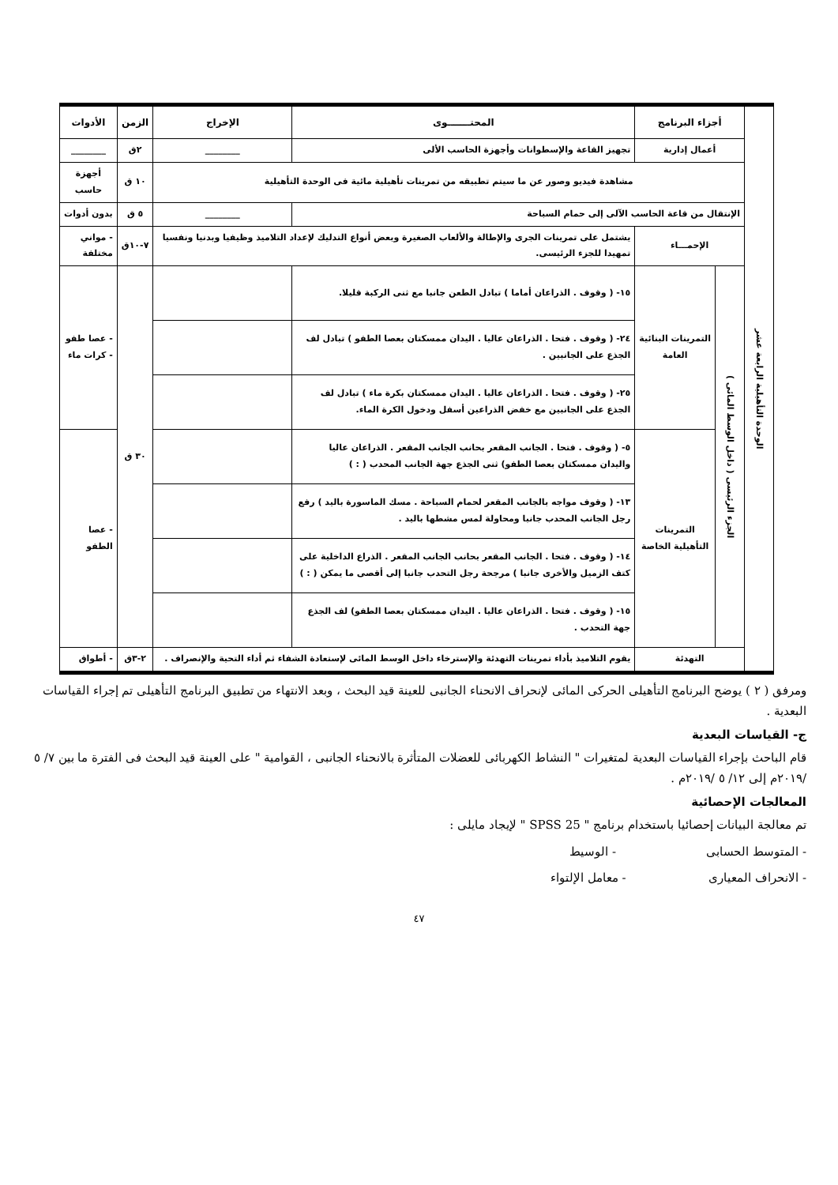| الوحدة التأهيلية الرابعة عشر | أجزاء البرنامج | | المحتـــــــوى | الإخراج | الزمن | الأدوات |
| | أعمال إدارية | | تجهيز القاعة والإسطوانات وأجهزة الحاسب الألى | ________ | ٢ق | ________ |
| | مشاهدة فيديو وصور عن ما سيتم تطبيقه من تمرينات تأهيلية مائية فى الوحدة التأهيلية | | | | ١٠ ق | أجهزة حاسب |
| | الإنتقال من قاعة الحاسب الآلى إلى حمام السباحة | | | ________ | ٥ ق | بدون أدوات |
| | الإحمـــاء | | يشتمل على تمرينات الجرى والإطالة والألعاب الصغيرة وبعض أنواع التدليك لإعداد التلاميذ وظيفيا وبدنيا ونفسيا تمهيدا للجزء الرئيسى. | | ٧-١٠ق | - مواني مختلفة |
| | الجزء الرئيسى ( داخل الوسط المائى ) | التمرينات البنائية العامة | ١٥- ( وقوف . الذراعان أماما ) تبادل الطعن جانبا مع ثنى الركبة قليلا. | | ٣٠ ق | - عصا طفو - كرات ماء |
| | | | ٢٤- ( وقوف . فتحا . الذراعان عاليا . اليدان ممسكتان بعصا الطفو ) تبادل لف الجذع على الجانبين . | | | |
| | | | ٢٥- ( وقوف . فتحا . الذراعان عاليا . اليدان ممسكتان بكرة ماء ) تبادل لف الجذع على الجانبين مع خفض الذراعين أسفل ودخول الكرة الماء. | | | |
| | | التمرينات التأهيلية الخاصة | ٥- ( وقوف . فتحا . الجانب المقعر بحانب الجانب المقعر . الذراعان عاليا واليدان ممسكتان بعصا الطفو) ثنى الجذع جهة الجانب المحدب ( : ) | | | - عصا الطفو |
| | | | ١٣- ( وقوف مواجه بالجانب المقعر لحمام السباحة . مسك الماسورة باليد ) رفع رجل الجانب المحدب جانبا ومحاولة لمس مشطها باليد . | | | |
| | | | ١٤- ( وقوف . فتحا . الجانب المقعر بحانب الجانب المقعر . الذراع الداخلية على كتف الزميل والأخرى جانبا ) مرجحة رجل التحدب جانبا إلى أقصى ما يمكن ( : ) | | | |
| | | | ١٥- ( وقوف . فتحا . الذراعان عاليا . اليدان ممسكتان بعصا الطفو) لف الجذع جهة التحدب . | | | |
| | التهدئة | | يقوم التلاميذ بأداء تمرينات التهدئة والإسترخاء داخل الوسط المائى لإستعادة الشفاء ثم أداء التحية والإنصراف . | | ٢-٣ق | - أطواق |
ومرفق ( ٢ ) يوضح البرنامج التأهيلى الحركى المائى لإنحراف الانحناء الجانبى للعينة قيد البحث ، وبعد الانتهاء من تطبيق البرنامج التأهيلى تم إجراء القياسات البعدية .
ج- القياسات البعدية
قام الباحث بإجراء القياسات البعدية لمتغيرات " النشاط الكهربائى للعضلات المتأثرة بالانحناء الجانبى ، القوامية " على العينة قيد البحث فى الفترة ما بين ٧/ ٥ /٢٠١٩م إلى ١٢/ ٥ /٢٠١٩م .
المعالجات الإحصائية
تم معالجة البيانات إحصائيا باستخدام برنامج " SPSS 25 " لإيجاد مايلى :
- المتوسط الحسابى - الوسيط
- الانحراف المعيارى - معامل الإلتواء
٤٧